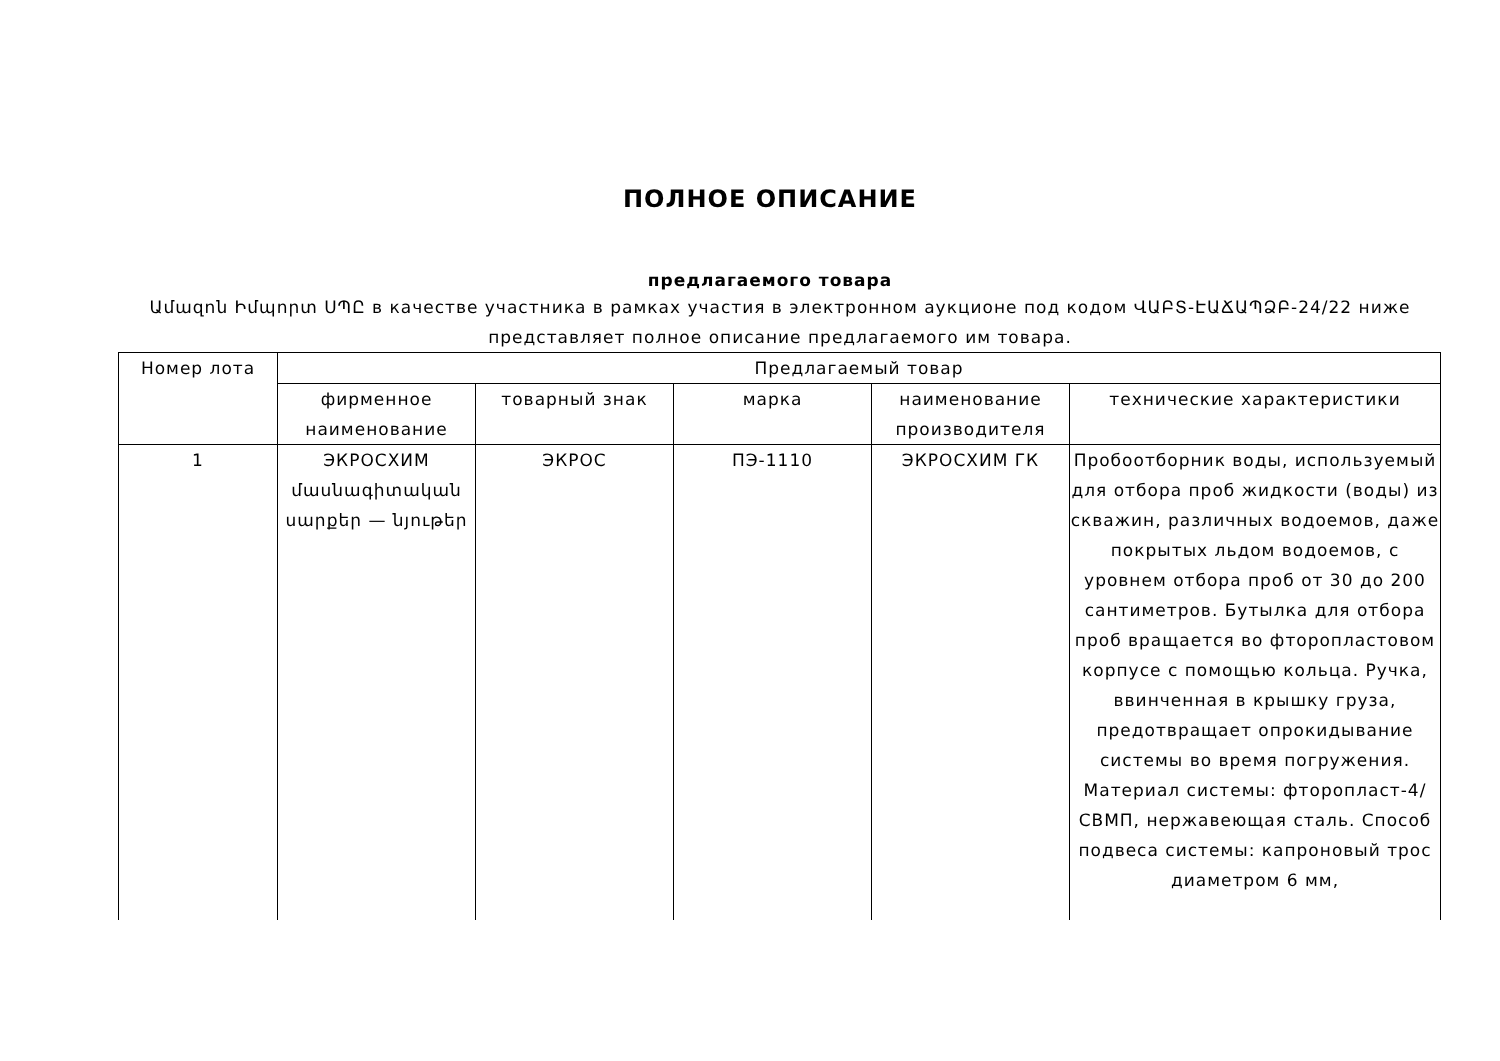ПОЛНОЕ ОПИСАНИЕ
предлагаемого товара
Ամազոն Իմպորտ ՍՊԸ в качестве участника в рамках участия в электронном аукционе под кодом ՎԱԲՏ-ԷԱՃԱՊՁԲ-24/22 ниже представляет полное описание предлагаемого им товара.
| Номер лота | Предлагаемый товар | | | | |
| --- | --- | --- | --- | --- | --- |
| | фирменное наименование | товарный знак | марка | наименование производителя | технические характеристики |
| 1 | ЭКРОСХИМ մասնագիտական սարքեր — նյութեր | ЭКРОС | ПЭ-1110 | ЭКРОСХИМ ГК | Пробоотборник воды, используемый для отбора проб жидкости (воды) из скважин, различных водоемов, даже покрытых льдом водоемов, с уровнем отбора проб от 30 до 200 сантиметров. Бутылка для отбора проб вращается во фторопластовом корпусе с помощью кольца. Ручка, ввинченная в крышку груза, предотвращает опрокидывание системы во время погружения. Материал системы: фторопласт-4/СВМП, нержавеющая сталь. Способ подвеса системы: капроновый трос диаметром 6 мм, |